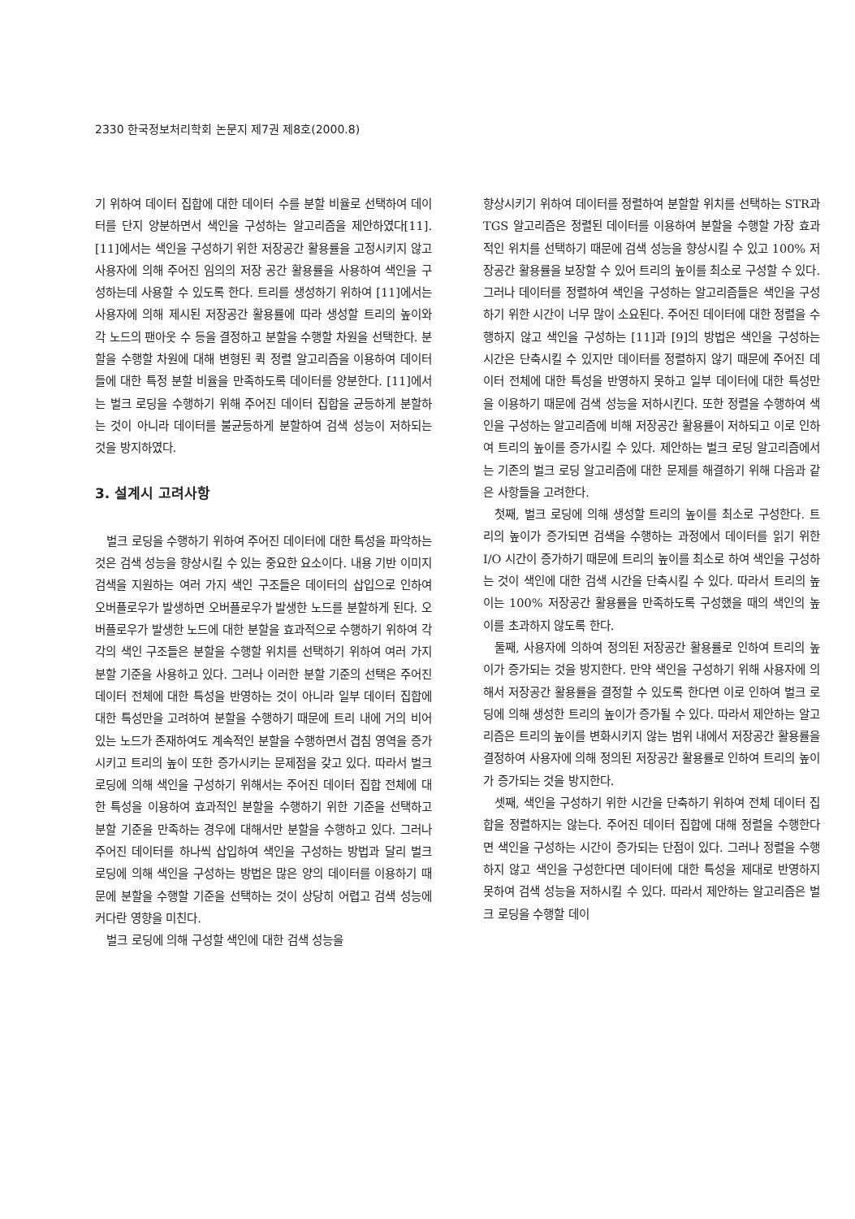2330 한국정보처리학회 논문지 제7권 제8호(2000.8)
기 위하여 데이터 집합에 대한 데이터 수를 분할 비율로 선택하여 데이터를 단지 양분하면서 색인을 구성하는 알고리즘을 제안하였다[11]. [11]에서는 색인을 구성하기 위한 저장공간 활용률을 고정시키지 않고 사용자에 의해 주어진 임의의 저장 공간 활용률을 사용하여 색인을 구성하는데 사용할 수 있도록 한다. 트리를 생성하기 위하여 [11]에서는 사용자에 의해 제시된 저장공간 활용률에 따라 생성할 트리의 높이와 각 노드의 팬아웃 수 등을 결정하고 분할을 수행할 차원을 선택한다. 분할을 수행할 차원에 대해 변형된 퀵 정렬 알고리즘을 이용하여 데이터들에 대한 특정 분할 비율을 만족하도록 데이터를 양분한다. [11]에서는 벌크 로딩을 수행하기 위해 주어진 데이터 집합을 균등하게 분할하는 것이 아니라 데이터를 불균등하게 분할하여 검색 성능이 저하되는 것을 방지하였다.
3. 설계시 고려사항
벌크 로딩을 수행하기 위하여 주어진 데이터에 대한 특성을 파악하는 것은 검색 성능을 향상시킬 수 있는 중요한 요소이다. 내용 기반 이미지 검색을 지원하는 여러 가지 색인 구조들은 데이터의 삽입으로 인하여 오버플로우가 발생하면 오버플로우가 발생한 노드를 분할하게 된다. 오버플로우가 발생한 노드에 대한 분할을 효과적으로 수행하기 위하여 각각의 색인 구조들은 분할을 수행할 위치를 선택하기 위하여 여러 가지 분할 기준을 사용하고 있다. 그러나 이러한 분할 기준의 선택은 주어진 데이터 전체에 대한 특성을 반영하는 것이 아니라 일부 데이터 집합에 대한 특성만을 고려하여 분할을 수행하기 때문에 트리 내에 거의 비어 있는 노드가 존재하여도 계속적인 분할을 수행하면서 겹침 영역을 증가시키고 트리의 높이 또한 증가시키는 문제점을 갖고 있다. 따라서 벌크 로딩에 의해 색인을 구성하기 위해서는 주어진 데이터 집합 전체에 대한 특성을 이용하여 효과적인 분할을 수행하기 위한 기준을 선택하고 분할 기준을 만족하는 경우에 대해서만 분할을 수행하고 있다. 그러나 주어진 데이터를 하나씩 삽입하여 색인을 구성하는 방법과 달리 벌크 로딩에 의해 색인을 구성하는 방법은 많은 양의 데이터를 이용하기 때문에 분할을 수행할 기준을 선택하는 것이 상당히 어렵고 검색 성능에 커다란 영향을 미친다.
벌크 로딩에 의해 구성할 색인에 대한 검색 성능을
향상시키기 위하여 데이터를 정렬하여 분할할 위치를 선택하는 STR과 TGS 알고리즘은 정렬된 데이터를 이용하여 분할을 수행할 가장 효과적인 위치를 선택하기 때문에 검색 성능을 향상시킬 수 있고 100% 저장공간 활용률을 보장할 수 있어 트리의 높이를 최소로 구성할 수 있다. 그러나 데이터를 정렬하여 색인을 구성하는 알고리즘들은 색인을 구성하기 위한 시간이 너무 많이 소요된다. 주어진 데이터에 대한 정렬을 수행하지 않고 색인을 구성하는 [11]과 [9]의 방법은 색인을 구성하는 시간은 단축시킬 수 있지만 데이터를 정렬하지 않기 때문에 주어진 데이터 전체에 대한 특성을 반영하지 못하고 일부 데이터에 대한 특성만을 이용하기 때문에 검색 성능을 저하시킨다. 또한 정렬을 수행하여 색인을 구성하는 알고리즘에 비해 저장공간 활용률이 저하되고 이로 인하여 트리의 높이를 증가시킬 수 있다. 제안하는 벌크 로딩 알고리즘에서는 기존의 벌크 로딩 알고리즘에 대한 문제를 해결하기 위해 다음과 같은 사항들을 고려한다.
첫째, 벌크 로딩에 의해 생성할 트리의 높이를 최소로 구성한다. 트리의 높이가 증가되면 검색을 수행하는 과정에서 데이터를 읽기 위한 I/O 시간이 증가하기 때문에 트리의 높이를 최소로 하여 색인을 구성하는 것이 색인에 대한 검색 시간을 단축시킬 수 있다. 따라서 트리의 높이는 100% 저장공간 활용률을 만족하도록 구성했을 때의 색인의 높이를 초과하지 않도록 한다.
둘째, 사용자에 의하여 정의된 저장공간 활용률로 인하여 트리의 높이가 증가되는 것을 방지한다. 만약 색인을 구성하기 위해 사용자에 의해서 저장공간 활용률을 결정할 수 있도록 한다면 이로 인하여 벌크 로딩에 의해 생성한 트리의 높이가 증가될 수 있다. 따라서 제안하는 알고리즘은 트리의 높이를 변화시키지 않는 범위 내에서 저장공간 활용률을 결정하여 사용자에 의해 정의된 저장공간 활용률로 인하여 트리의 높이가 증가되는 것을 방지한다.
셋째, 색인을 구성하기 위한 시간을 단축하기 위하여 전체 데이터 집합을 정렬하지는 않는다. 주어진 데이터 집합에 대해 정렬을 수행한다면 색인을 구성하는 시간이 증가되는 단점이 있다. 그러나 정렬을 수행하지 않고 색인을 구성한다면 데이터에 대한 특성을 제대로 반영하지 못하여 검색 성능을 저하시킬 수 있다. 따라서 제안하는 알고리즘은 벌크 로딩을 수행할 데이